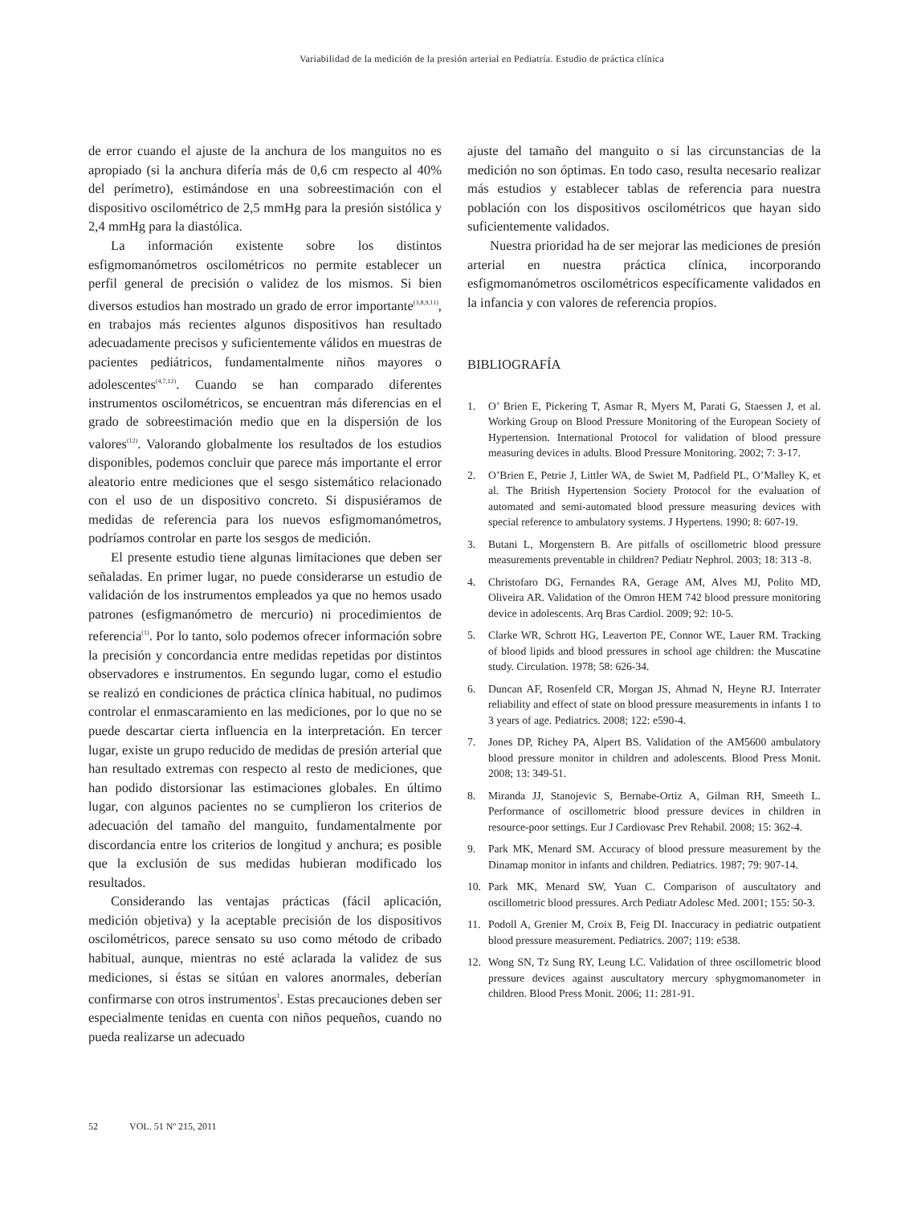Variabilidad de la medición de la presión arterial en Pediatría. Estudio de práctica clínica
de error cuando el ajuste de la anchura de los manguitos no es apropiado (si la anchura difería más de 0,6 cm respecto al 40% del perímetro), estimándose en una sobreestimación con el dispositivo oscilométrico de 2,5 mmHg para la presión sistólica y 2,4 mmHg para la diastólica.
La información existente sobre los distintos esfigmomanómetros oscilométricos no permite establecer un perfil general de precisión o validez de los mismos. Si bien diversos estudios han mostrado un grado de error importante<sup>(3,8,9,11)</sup>, en trabajos más recientes algunos dispositivos han resultado adecuadamente precisos y suficientemente válidos en muestras de pacientes pediátricos, fundamentalmente niños mayores o adolescentes<sup>(4,7,12)</sup>. Cuando se han comparado diferentes instrumentos oscilométricos, se encuentran más diferencias en el grado de sobreestimación medio que en la dispersión de los valores<sup>(12)</sup>. Valorando globalmente los resultados de los estudios disponibles, podemos concluir que parece más importante el error aleatorio entre mediciones que el sesgo sistemático relacionado con el uso de un dispositivo concreto. Si dispusiéramos de medidas de referencia para los nuevos esfigmomanómetros, podríamos controlar en parte los sesgos de medición.
El presente estudio tiene algunas limitaciones que deben ser señaladas. En primer lugar, no puede considerarse un estudio de validación de los instrumentos empleados ya que no hemos usado patrones (esfigmanómetro de mercurio) ni procedimientos de referencia<sup>(1)</sup>. Por lo tanto, solo podemos ofrecer información sobre la precisión y concordancia entre medidas repetidas por distintos observadores e instrumentos. En segundo lugar, como el estudio se realizó en condiciones de práctica clínica habitual, no pudimos controlar el enmascaramiento en las mediciones, por lo que no se puede descartar cierta influencia en la interpretación. En tercer lugar, existe un grupo reducido de medidas de presión arterial que han resultado extremas con respecto al resto de mediciones, que han podido distorsionar las estimaciones globales. En último lugar, con algunos pacientes no se cumplieron los criterios de adecuación del tamaño del manguito, fundamentalmente por discordancia entre los criterios de longitud y anchura; es posible que la exclusión de sus medidas hubieran modificado los resultados.
Considerando las ventajas prácticas (fácil aplicación, medición objetiva) y la aceptable precisión de los dispositivos oscilométricos, parece sensato su uso como método de cribado habitual, aunque, mientras no esté aclarada la validez de sus mediciones, si éstas se sitúan en valores anormales, deberían confirmarse con otros instrumentos<sup>1</sup>. Estas precauciones deben ser especialmente tenidas en cuenta con niños pequeños, cuando no pueda realizarse un adecuado
ajuste del tamaño del manguito o si las circunstancias de la medición no son óptimas. En todo caso, resulta necesario realizar más estudios y establecer tablas de referencia para nuestra población con los dispositivos oscilométricos que hayan sido suficientemente validados.
Nuestra prioridad ha de ser mejorar las mediciones de presión arterial en nuestra práctica clínica, incorporando esfigmomanómetros oscilométricos específicamente validados en la infancia y con valores de referencia propios.
BIBLIOGRAFÍA
1. O’ Brien E, Pickering T, Asmar R, Myers M, Parati G, Staessen J, et al. Working Group on Blood Pressure Monitoring of the European Society of Hypertension. International Protocol for validation of blood pressure measuring devices in adults. Blood Pressure Monitoring. 2002; 7: 3-17.
2. O’Brien E, Petrie J, Littler WA, de Swiet M, Padfield PL, O’Malley K, et al. The British Hypertension Society Protocol for the evaluation of automated and semi-automated blood pressure measuring devices with special reference to ambulatory systems. J Hypertens. 1990; 8: 607-19.
3. Butani L, Morgenstern B. Are pitfalls of oscillometric blood pressure measurements preventable in children? Pediatr Nephrol. 2003; 18: 313 -8.
4. Christofaro DG, Fernandes RA, Gerage AM, Alves MJ, Polito MD, Oliveira AR. Validation of the Omron HEM 742 blood pressure monitoring device in adolescents. Arq Bras Cardiol. 2009; 92: 10-5.
5. Clarke WR, Schrott HG, Leaverton PE, Connor WE, Lauer RM. Tracking of blood lipids and blood pressures in school age children: the Muscatine study. Circulation. 1978; 58: 626-34.
6. Duncan AF, Rosenfeld CR, Morgan JS, Ahmad N, Heyne RJ. Interrater reliability and effect of state on blood pressure measurements in infants 1 to 3 years of age. Pediatrics. 2008; 122: e590-4.
7. Jones DP, Richey PA, Alpert BS. Validation of the AM5600 ambulatory blood pressure monitor in children and adolescents. Blood Press Monit. 2008; 13: 349-51.
8. Miranda JJ, Stanojevic S, Bernabe-Ortiz A, Gilman RH, Smeeth L. Performance of oscillometric blood pressure devices in children in resource-poor settings. Eur J Cardiovasc Prev Rehabil. 2008; 15: 362-4.
9. Park MK, Menard SM. Accuracy of blood pressure measurement by the Dinamap monitor in infants and children. Pediatrics. 1987; 79: 907-14.
10. Park MK, Menard SW, Yuan C. Comparison of auscultatory and oscillometric blood pressures. Arch Pediatr Adolesc Med. 2001; 155: 50-3.
11. Podoll A, Grenier M, Croix B, Feig DI. Inaccuracy in pediatric outpatient blood pressure measurement. Pediatrics. 2007; 119: e538.
12. Wong SN, Tz Sung RY, Leung LC. Validation of three oscillometric blood pressure devices against auscultatory mercury sphygmomanometer in children. Blood Press Monit. 2006; 11: 281-91.
52 VOL. 51 Nº 215, 2011